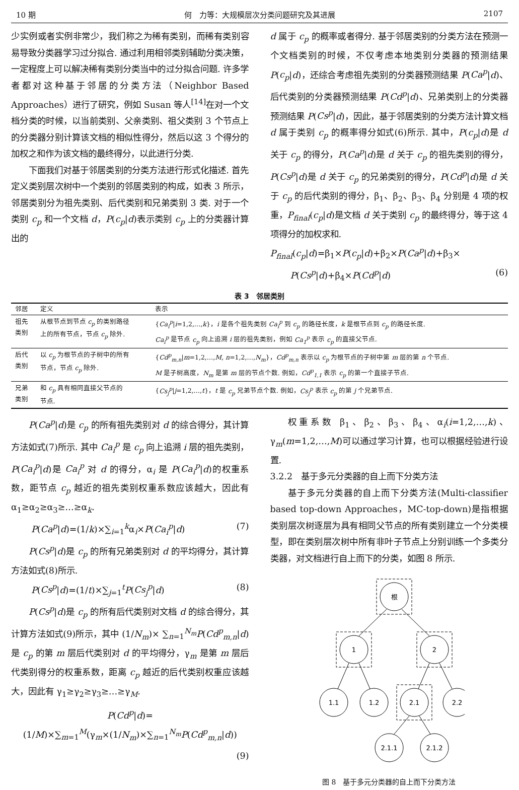10 期 何　力等：大规模层次分类问题研究及其进展 2107
少实例或者实例非常少，我们称之为稀有类别，而稀有类别容易导致分类器学习过分拟合. 通过利用相邻类别辅助分类决策，一定程度上可以解决稀有类别分类当中的过分拟合问题. 许多学者都对这种基于邻居的分类方法（Neighbor Based Approaches）进行了研究，例如 Susan 等人<sup>[14]</sup>在对一个文档分类的时候，以当前类别、父亲类别、祖父类别 3 个节点上的分类器分别计算该文档的相似性得分，然后以这 3 个得分的加权之和作为该文档的最终得分，以此进行分类.
下面我们对基于邻居类别的分类方法进行形式化描述. 首先定义类别层次树中一个类别的邻居类别的构成，如表 3 所示，邻居类别分为祖先类别、后代类别和兄弟类别 3 类. 对于一个类别 c<sub>p</sub> 和一个文档 d，P(c<sub>p</sub>|d)表示类别 c<sub>p</sub> 上的分类器计算出的
d 属于 c<sub>p</sub> 的概率或者得分. 基于邻居类别的分类方法在预测一个文档类别的时候，不仅考虑本地类别分类器的预测结果 P(c<sub>p</sub>|d)，还综合考虑祖先类别的分类器预测结果 P(Ca<sup>p</sup>|d)、后代类别的分类器预测结果 P(Cd<sup>p</sup>|d)、兄弟类别上的分类器预测结果 P(Cs<sup>p</sup>|d)，因此，基于邻居类别的分类方法计算文档 d 属于类别 c<sub>p</sub> 的概率得分如式(6)所示. 其中，P(c<sub>p</sub>|d)是 d 关于 c<sub>p</sub> 的得分，P(Ca<sup>p</sup>|d)是 d 关于 c<sub>p</sub> 的祖先类别的得分，P(Cs<sup>p</sup>|d)是 d 关于 c<sub>p</sub> 的兄弟类别的得分，P(Cd<sup>p</sup>|d)是 d 关于 c<sub>p</sub> 的后代类别的得分，β<sub>1</sub>、β<sub>2</sub>、β<sub>3</sub>、β<sub>4</sub> 分别是 4 项的权重，P<sub>final</sub>(c<sub>p</sub>|d)是文档 d 关于类别 c<sub>p</sub> 的最终得分，等于这 4 项得分的加权求和.
P<sub>final</sub>(c<sub>p</sub>|d)=β<sub>1</sub>×P(c<sub>p</sub>|d)+β<sub>2</sub>×P(Ca<sup>p</sup>|d)+β<sub>3</sub>×
P(Cs<sup>p</sup>|d)+β<sub>4</sub>×P(Cd<sup>p</sup>|d) (6)
表 3　邻居类别
| 邻居 | 定义 | 表示 |
| --- | --- | --- |
| 祖先 类别 | 从根节点到节点 c<sub>p</sub> 的类别路径 上的所有节点，节点 c<sub>p</sub> 除外. | { Ca<sub>i</sub><sup>p</sup> / i =1,2,…, k }， i 是各个祖先类别 Ca<sub>i</sub><sup>p</sup> 到 c<sub>p</sub> 的路径长度， k 是根节点到 c<sub>p</sub> 的路径长度. Ca<sub>i</sub><sup>p</sup> 是节点 c<sub>p</sub> 向上追溯 i 层的祖先类别，例如 Ca<sub>1</sub><sup>p</sup> 表示 c<sub>p</sub> 的直接父节点. |
| 后代 类别 | 以 c<sub>p</sub> 为根节点的子树中的所有 节点，节点 c<sub>p</sub> 除外. | { Cd<sup>p</sup><sub>m,n</sub> / m =1,2,…, M , n =1,2,…, N<sub>m</sub> }， Cd<sup>p</sup><sub>m,n</sub> 表示以 c<sub>p</sub> 为根节点的子树中第 m 层的第 n 个节点. M 是子树高度， N<sub>m</sub> 是第 m 层的节点个数. 例如， Cd<sup>p</sup><sub>1,1</sub> 表示 c<sub>p</sub> 的第一个直接子节点. |
| 兄弟 类别 | 和 c<sub>p</sub> 具有相同直接父节点的 节点. | { Cs<sub>j</sub><sup>p</sup> / j =1,2,…, t }， t 是 c<sub>p</sub> 兄弟节点个数. 例如， Cs<sub>j</sub><sup>p</sup> 表示 c<sub>p</sub> 的第 j 个兄弟节点. |
P(Ca<sup>p</sup>|d)是 c<sub>p</sub> 的所有祖先类别对 d 的综合得分，其计算方法如式(7)所示. 其中 Ca<sub>i</sub><sup>p</sup> 是 c<sub>p</sub> 向上追溯 i 层的祖先类别，P(Ca<sub>i</sub><sup>p</sup>|d)是 Ca<sub>i</sub><sup>p</sup> 对 d 的得分，α<sub>i</sub> 是 P(Ca<sub>i</sub><sup>p</sup>|d)的权重系数，距节点 c<sub>p</sub> 越近的祖先类别权重系数应该越大，因此有 α<sub>1</sub>≥α<sub>2</sub>≥α<sub>3</sub>≥…≥α<sub>k</sub>.
P(Ca<sup>p</sup>|d)=(1/k)×∑<sub>i=1</sub><sup>k</sup>α<sub>i</sub>×P(Ca<sub>i</sub><sup>p</sup>|d) (7)
P(Cs<sup>p</sup>|d)是 c<sub>p</sub> 的所有兄弟类别对 d 的平均得分，其计算方法如式(8)所示.
P(Cs<sup>p</sup>|d)=(1/t)×∑<sub>j=1</sub><sup>t</sup>P(Cs<sub>j</sub><sup>p</sup>|d) (8)
P(Cs<sup>p</sup>|d)是 c<sub>p</sub> 的所有后代类别对文档 d 的综合得分，其计算方法如式(9)所示，其中 (1/N<sub>m</sub>)× ∑<sub>n=1</sub><sup>N<sub>m</sub></sup>P(Cd<sup>p</sup><sub>m,n</sub>|d)是 c<sub>p</sub> 的第 m 层后代类别对 d 的平均得分，γ<sub>m</sub> 是第 m 层后代类别得分的权重系数，距离 c<sub>p</sub> 越近的后代类别权重应该越大，因此有 γ<sub>1</sub>≥γ<sub>2</sub>≥γ<sub>3</sub>≥…≥γ<sub>M</sub>.
P(Cd<sup>p</sup>|d)=(1/M)×∑<sub>m=1</sub><sup>M</sup>(γ<sub>m</sub>×(1/N<sub>m</sub>)×∑<sub>n=1</sub><sup>N<sub>m</sub></sup>P(Cd<sup>p</sup><sub>m,n</sub>|d))
(9)
权重系数 β<sub>1</sub>、β<sub>2</sub>、β<sub>3</sub>、β<sub>4</sub>、α<sub>i</sub>(i=1,2,…,k)、γ<sub>m</sub>(m=1,2,…,M)可以通过学习计算，也可以根据经验进行设置.
3.2.2　基于多元分类器的自上而下分类方法
基于多元分类器的自上而下分类方法(Multi-classifier based top-down Approaches，MC-top-down)是指根据类别层次树逐层为具有相同父节点的所有类别建立一个分类模型，即在类别层次树中所有非叶子节点上分别训练一个多类分类器，对文档进行自上而下的分类，如图 8 所示.
根
1
2
1.1
1.2
2.1
2.2
2.1.1
2.1.2
图 8　基于多元分类器的自上而下分类方法